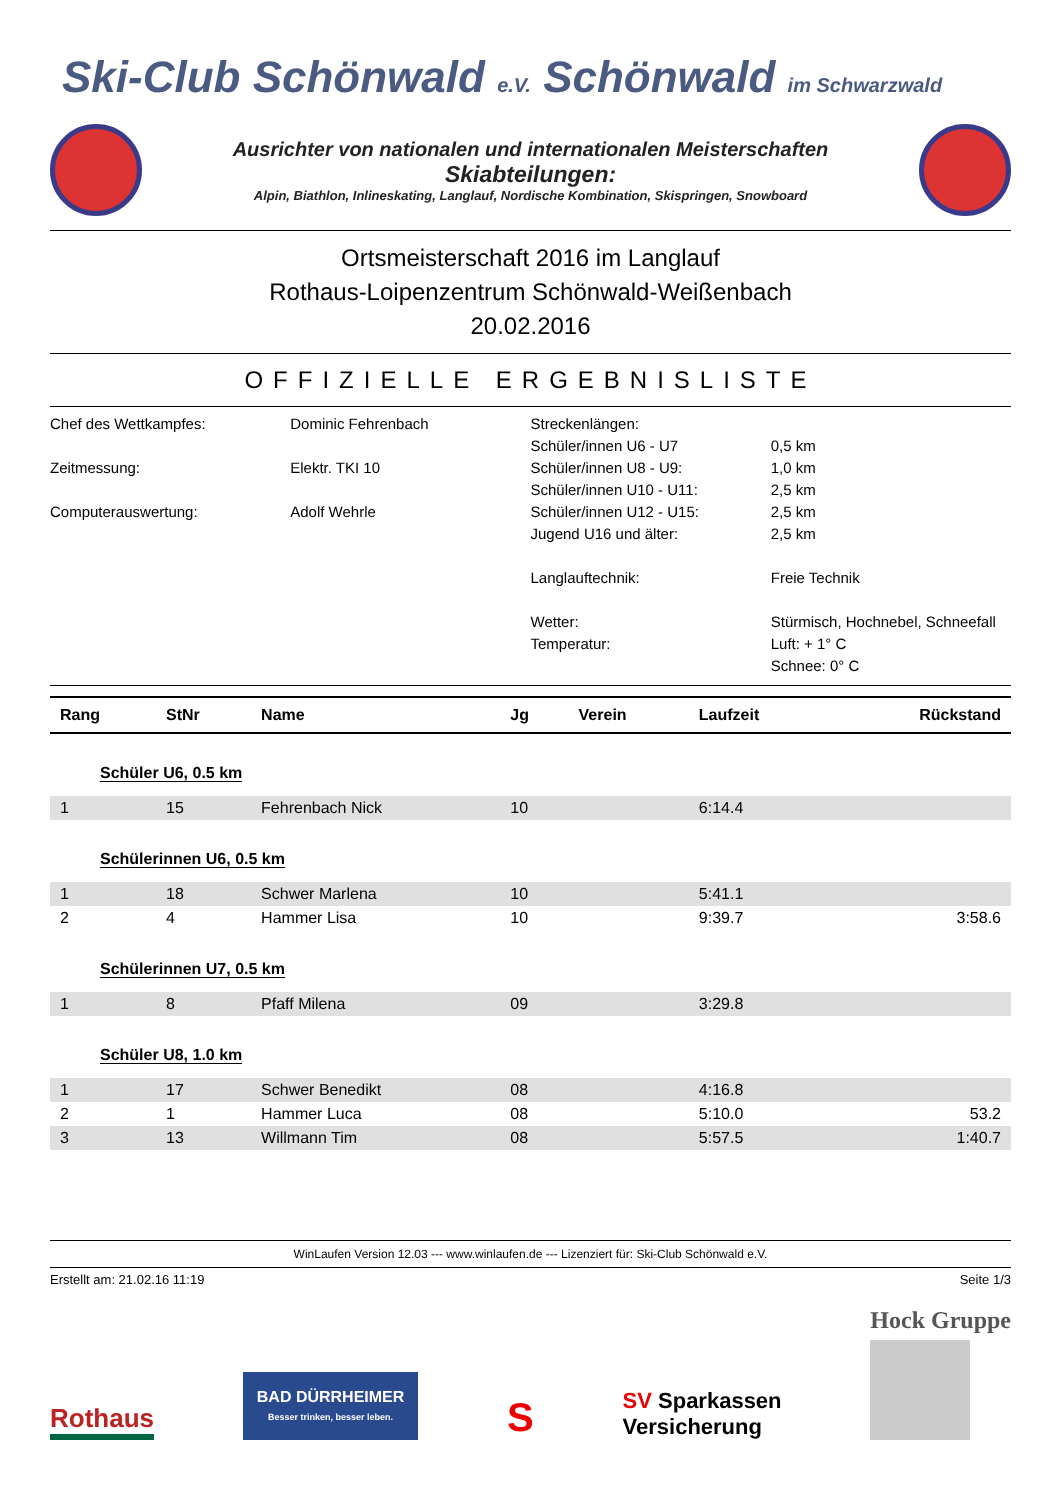Ski-Club Schönwald e.V. Schönwald im Schwarzwald
Ausrichter von nationalen und internationalen Meisterschaften
Skiabteilungen:
Alpin, Biathlon, Inlineskating, Langlauf, Nordische Kombination, Skispringen, Snowboard
Ortsmeisterschaft 2016 im Langlauf
Rothaus-Loipenzentrum Schönwald-Weißenbach
20.02.2016
OFFIZIELLE ERGEBNISLISTE
Chef des Wettkampfes:
Zeitmessung:
Computerauswertung:
Dominic Fehrenbach
Elektr. TKI 10
Adolf Wehrle
Streckenlängen:
Schüler/innen U6 - U7
Schüler/innen U8 - U9:
Schüler/innen U10 - U11:
Schüler/innen U12 - U15:
Jugend U16 und älter:
Langlauftechnik:
Wetter:
Temperatur:
0,5 km
1,0 km
2,5 km
2,5 km
2,5 km
Freie Technik
Stürmisch, Hochnebel, Schneefall
Luft: + 1° C
Schnee: 0° C
| Rang | StNr | Name | Jg | Verein | Laufzeit | Rückstand |
| --- | --- | --- | --- | --- | --- | --- |
| Schüler U6, 0.5 km | | | | | | |
| 1 | 15 | Fehrenbach Nick | 10 | | 6:14.4 | |
| Schülerinnen U6, 0.5 km | | | | | | |
| 1 | 18 | Schwer Marlena | 10 | | 5:41.1 | |
| 2 | 4 | Hammer Lisa | 10 | | 9:39.7 | 3:58.6 |
| Schülerinnen U7, 0.5 km | | | | | | |
| 1 | 8 | Pfaff Milena | 09 | | 3:29.8 | |
| Schüler U8, 1.0 km | | | | | | |
| 1 | 17 | Schwer Benedikt | 08 | | 4:16.8 | |
| 2 | 1 | Hammer Luca | 08 | | 5:10.0 | 53.2 |
| 3 | 13 | Willmann Tim | 08 | | 5:57.5 | 1:40.7 |
WinLaufen Version 12.03 --- www.winlaufen.de --- Lizenziert für: Ski-Club Schönwald e.V.
Erstellt am: 21.02.16 11:19 Seite 1/3
Rothaus
BAD DÜRRHEIMER
Besser trinken, besser leben.
S
SV Sparkassen
Versicherung
Hock Gruppe